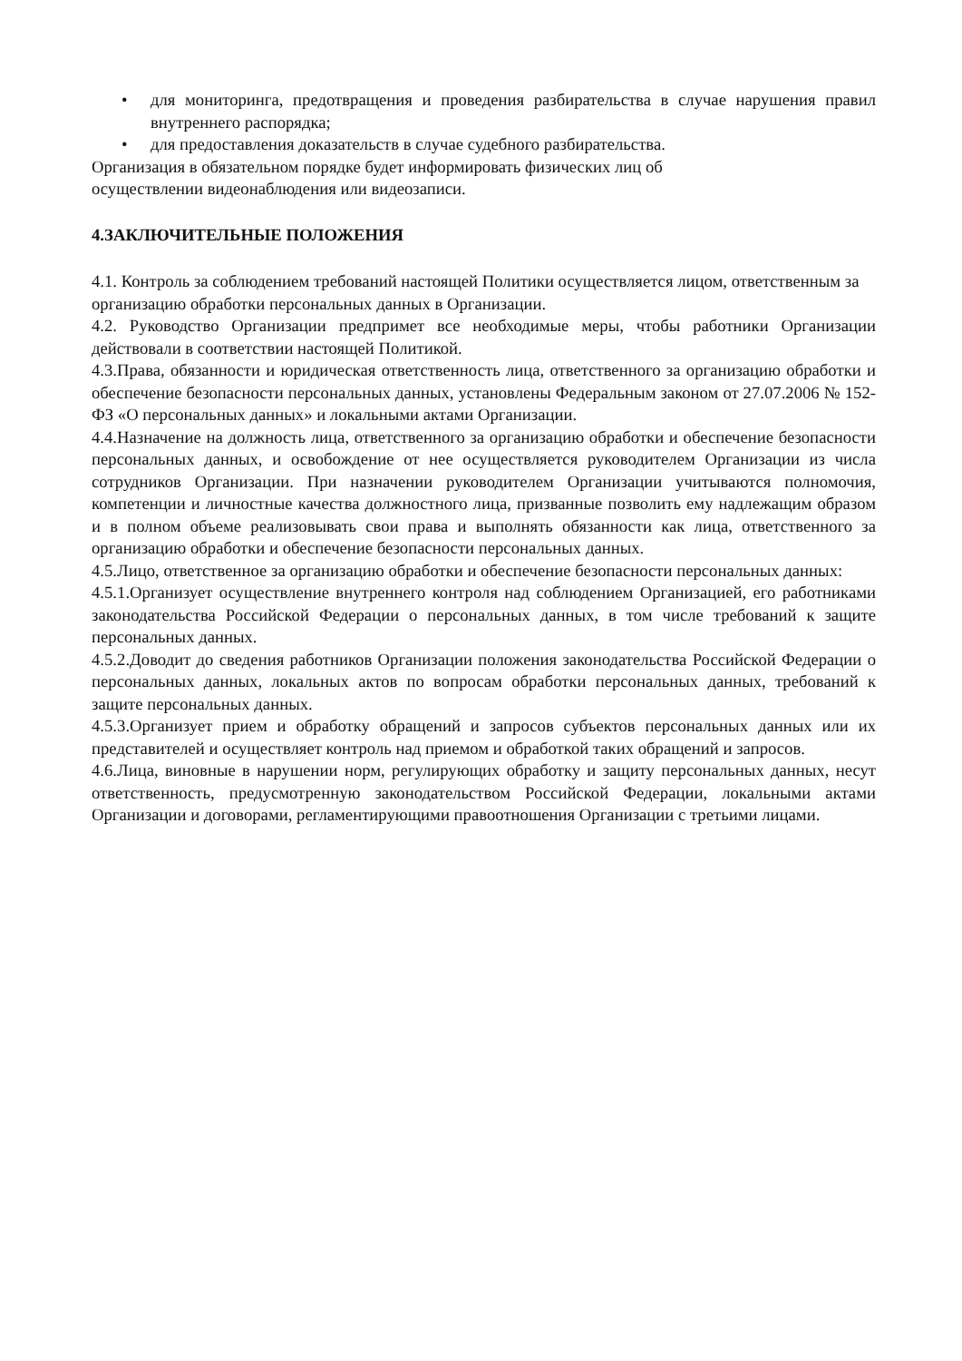• для мониторинга, предотвращения и проведения разбирательства в случае нарушения правил внутреннего распорядка;
• для предоставления доказательств в случае судебного разбирательства.
Организация в обязательном порядке будет информировать физических лиц об
осуществлении видеонаблюдения или видеозаписи.
4.ЗАКЛЮЧИТЕЛЬНЫЕ ПОЛОЖЕНИЯ
4.1. Контроль за соблюдением требований настоящей Политики осуществляется лицом, ответственным за организацию обработки персональных данных в Организации.
4.2. Руководство Организации предпримет все необходимые меры, чтобы работники Организации действовали в соответствии настоящей Политикой.
4.3.Права, обязанности и юридическая ответственность лица, ответственного за организацию обработки и обеспечение безопасности персональных данных, установлены Федеральным законом от 27.07.2006 № 152-ФЗ «О персональных данных» и локальными актами Организации.
4.4.Назначение на должность лица, ответственного за организацию обработки и обеспечение безопасности персональных данных, и освобождение от нее осуществляется руководителем Организации из числа сотрудников Организации. При назначении руководителем Организации учитываются полномочия, компетенции и личностные качества должностного лица, призванные позволить ему надлежащим образом и в полном объеме реализовывать свои права и выполнять обязанности как лица, ответственного за организацию обработки и обеспечение безопасности персональных данных.
4.5.Лицо, ответственное за организацию обработки и обеспечение безопасности персональных данных:
4.5.1.Организует осуществление внутреннего контроля над соблюдением Организацией, его работниками законодательства Российской Федерации о персональных данных, в том числе требований к защите персональных данных.
4.5.2.Доводит до сведения работников Организации положения законодательства Российской Федерации о персональных данных, локальных актов по вопросам обработки персональных данных, требований к защите персональных данных.
4.5.3.Организует прием и обработку обращений и запросов субъектов персональных данных или их представителей и осуществляет контроль над приемом и обработкой таких обращений и запросов.
4.6.Лица, виновные в нарушении норм, регулирующих обработку и защиту персональных данных, несут ответственность, предусмотренную законодательством Российской Федерации, локальными актами Организации и договорами, регламентирующими правоотношения Организации с третьими лицами.